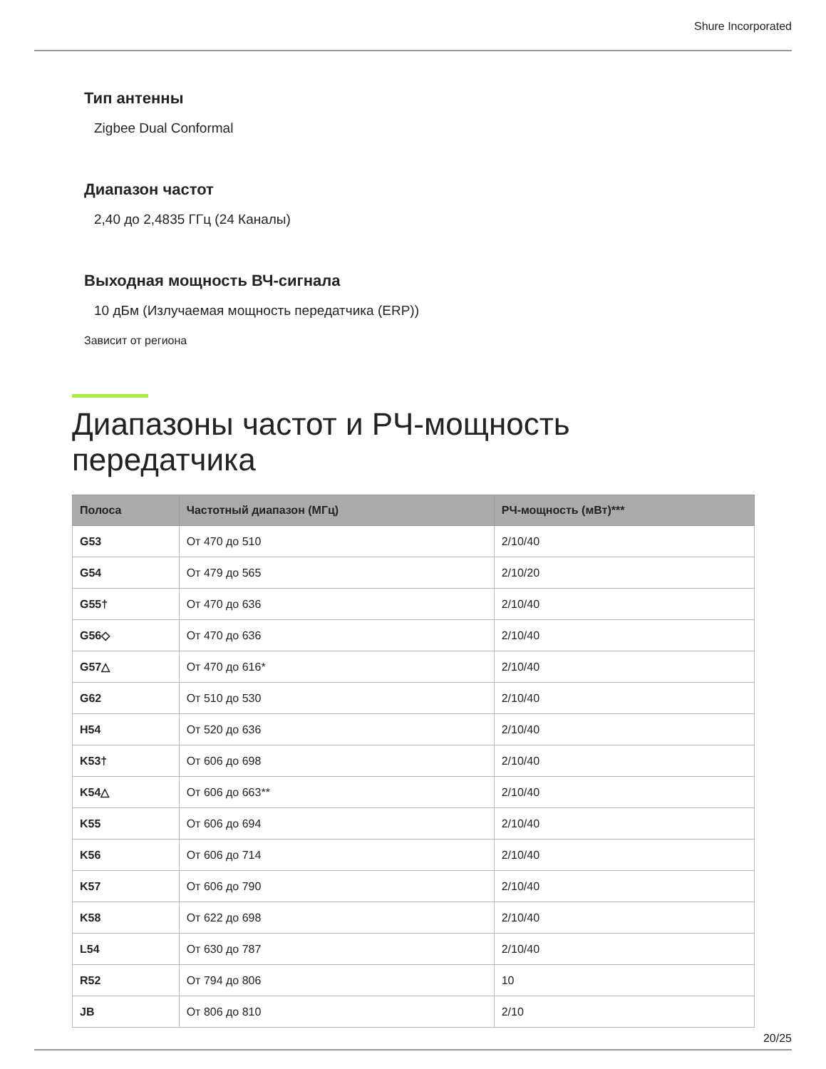Shure Incorporated
Тип антенны
Zigbee Dual Conformal
Диапазон частот
2,40 до 2,4835 ГГц (24 Каналы)
Выходная мощность ВЧ-сигнала
10 дБм (Излучаемая мощность передатчика (ERP))
Зависит от региона
Диапазоны частот и РЧ-мощность передатчика
| Полоса | Частотный диапазон (МГц) | РЧ-мощность (мВт)*** |
| --- | --- | --- |
| G53 | От 470 до 510 | 2/10/40 |
| G54 | От 479 до 565 | 2/10/20 |
| G55† | От 470 до 636 | 2/10/40 |
| G56◇ | От 470 до 636 | 2/10/40 |
| G57△ | От 470 до 616* | 2/10/40 |
| G62 | От 510 до 530 | 2/10/40 |
| H54 | От 520 до 636 | 2/10/40 |
| K53† | От 606 до 698 | 2/10/40 |
| K54△ | От 606 до 663** | 2/10/40 |
| K55 | От 606 до 694 | 2/10/40 |
| K56 | От 606 до 714 | 2/10/40 |
| K57 | От 606 до 790 | 2/10/40 |
| K58 | От 622 до 698 | 2/10/40 |
| L54 | От 630 до 787 | 2/10/40 |
| R52 | От 794 до 806 | 10 |
| JB | От 806 до 810 | 2/10 |
20/25